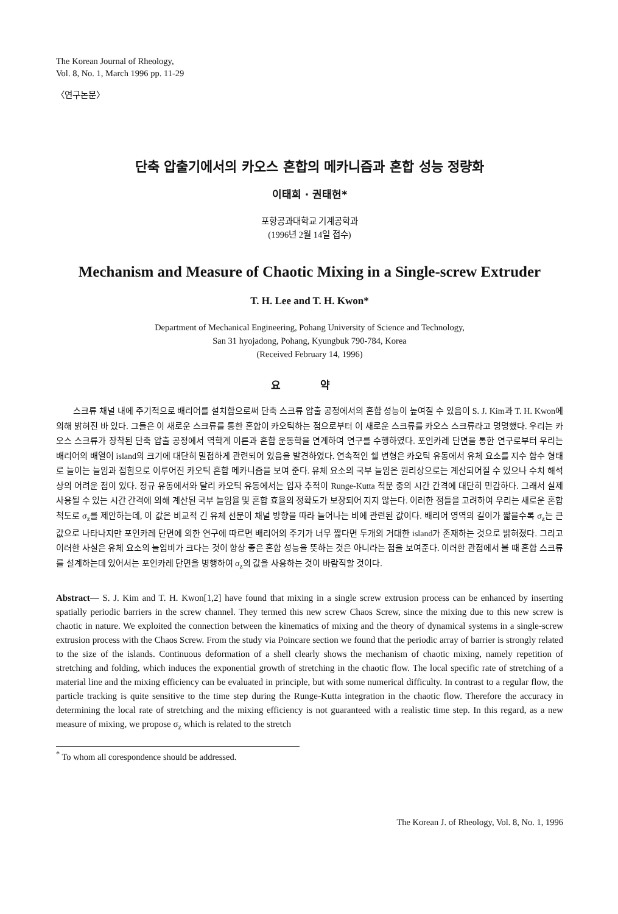The Korean Journal of Rheology,
Vol. 8, No. 1, March 1996 pp. 11-29
〈연구논문〉
단축 압출기에서의 카오스 혼합의 메카니즘과 혼합 성능 정량화
이태희 · 권태헌*
포항공과대학교 기계공학과
(1996년 2월 14일 접수)
Mechanism and Measure of Chaotic Mixing in a Single-screw Extruder
T. H. Lee and T. H. Kwon*
Department of Mechanical Engineering, Pohang University of Science and Technology,
San 31 hyojadong, Pohang, Kyungbuk 790-784, Korea
(Received February 14, 1996)
요 약
스크류 채널 내에 주기적으로 배리어를 설치함으로써 단축 스크류 압출 공정에서의 혼합 성능이 높여질 수 있음이 S. J. Kim과 T. H. Kwon에 의해 밝혀진 바 있다. 그들은 이 새로운 스크류를 통한 혼합이 카오틱하는 점으로부터 이 새로운 스크류를 카오스 스크류라고 명명했다. 우리는 카오스 스크류가 장착된 단축 압출 공정에서 역학계 이론과 혼합 운동학을 연계하여 연구를 수행하였다. 포인카레 단면을 통한 연구로부터 우리는 배리어의 배열이 island의 크기에 대단히 밀접하게 관련되어 있음을 발견하였다. 연속적인 쉘 변형은 카오틱 유동에서 유체 요소를 지수 함수 형태로 늘이는 늘임과 접힘으로 이루어진 카오틱 혼합 메카니즘을 보여 준다. 유체 요소의 국부 늘임은 원리상으로는 계산되어질 수 있으나 수치 해석상의 어려운 점이 있다. 정규 유동에서와 달리 카오틱 유동에서는 입자 추적이 Runge-Kutta 적분 중의 시간 간격에 대단히 민감하다. 그래서 실제 사용될 수 있는 시간 간격에 의해 계산된 국부 늘임율 및 혼합 효율의 정확도가 보장되어 지지 않는다. 이러한 점들을 고려하여 우리는 새로운 혼합 척도로 σ<sub>z</sub>를 제안하는데, 이 값은 비교적 긴 유체 선분이 채널 방향을 따라 늘어나는 비에 관련된 값이다. 배리어 영역의 길이가 짧을수록 σ<sub>z</sub>는 큰 값으로 나타나지만 포인카레 단면에 의한 연구에 따르면 배리어의 주기가 너무 짧다면 두개의 거대한 island가 존재하는 것으로 밝혀졌다. 그리고 이러한 사실은 유체 요소의 늘임비가 크다는 것이 항상 좋은 혼합 성능을 뜻하는 것은 아니라는 점을 보여준다. 이러한 관점에서 볼 때 혼합 스크류를 설계하는데 있어서는 포인카레 단면을 병행하여 σ<sub>z</sub>의 값을 사용하는 것이 바람직할 것이다.
Abstract— S. J. Kim and T. H. Kwon[1,2] have found that mixing in a single screw extrusion process can be enhanced by inserting spatially periodic barriers in the screw channel. They termed this new screw Chaos Screw, since the mixing due to this new screw is chaotic in nature. We exploited the connection between the kinematics of mixing and the theory of dynamical systems in a single-screw extrusion process with the Chaos Screw. From the study via Poincare section we found that the periodic array of barrier is strongly related to the size of the islands. Continuous deformation of a shell clearly shows the mechanism of chaotic mixing, namely repetition of stretching and folding, which induces the exponential growth of stretching in the chaotic flow. The local specific rate of stretching of a material line and the mixing efficiency can be evaluated in principle, but with some numerical difficulty. In contrast to a regular flow, the particle tracking is quite sensitive to the time step during the Runge-Kutta integration in the chaotic flow. Therefore the accuracy in determining the local rate of stretching and the mixing efficiency is not guaranteed with a realistic time step. In this regard, as a new measure of mixing, we propose σ<sub>z</sub> which is related to the stretch
<sup>*</sup> To whom all corespondence should be addressed.
The Korean J. of Rheology, Vol. 8, No. 1, 1996